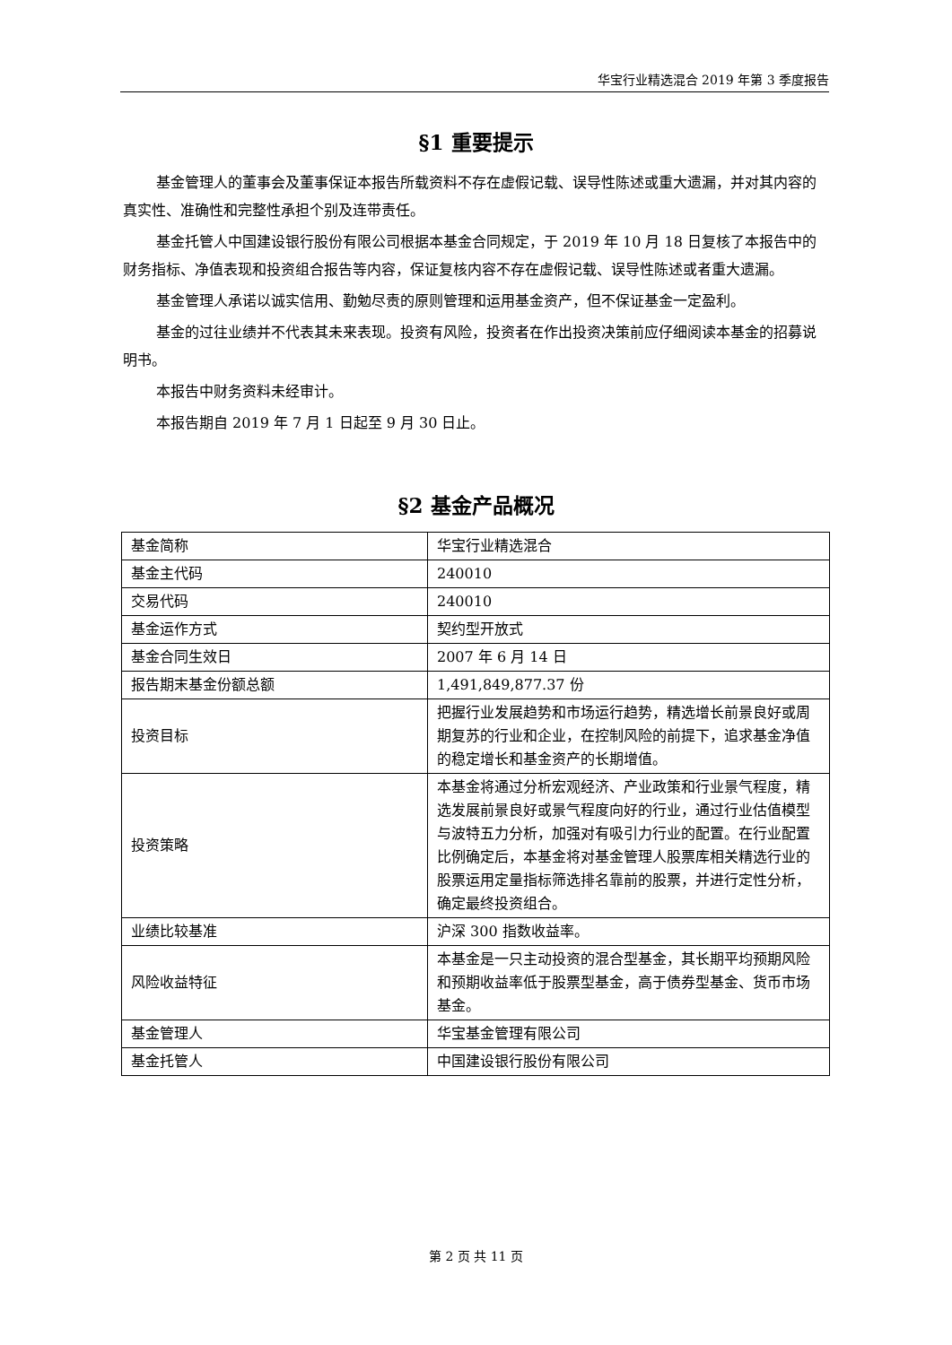华宝行业精选混合 2019 年第 3 季度报告
§1 重要提示
基金管理人的董事会及董事保证本报告所载资料不存在虚假记载、误导性陈述或重大遗漏，并对其内容的真实性、准确性和完整性承担个别及连带责任。
基金托管人中国建设银行股份有限公司根据本基金合同规定，于 2019 年 10 月 18 日复核了本报告中的财务指标、净值表现和投资组合报告等内容，保证复核内容不存在虚假记载、误导性陈述或者重大遗漏。
基金管理人承诺以诚实信用、勤勉尽责的原则管理和运用基金资产，但不保证基金一定盈利。
基金的过往业绩并不代表其未来表现。投资有风险，投资者在作出投资决策前应仔细阅读本基金的招募说明书。
本报告中财务资料未经审计。
本报告期自 2019 年 7 月 1 日起至 9 月 30 日止。
§2 基金产品概况
| 基金简称 | 华宝行业精选混合 |
| 基金主代码 | 240010 |
| 交易代码 | 240010 |
| 基金运作方式 | 契约型开放式 |
| 基金合同生效日 | 2007 年 6 月 14 日 |
| 报告期末基金份额总额 | 1,491,849,877.37 份 |
| 投资目标 | 把握行业发展趋势和市场运行趋势，精选增长前景良好或周期复苏的行业和企业，在控制风险的前提下，追求基金净值的稳定增长和基金资产的长期增值。 |
| 投资策略 | 本基金将通过分析宏观经济、产业政策和行业景气程度，精选发展前景良好或景气程度向好的行业，通过行业估值模型与波特五力分析，加强对有吸引力行业的配置。在行业配置比例确定后，本基金将对基金管理人股票库相关精选行业的股票运用定量指标筛选排名靠前的股票，并进行定性分析，确定最终投资组合。 |
| 业绩比较基准 | 沪深 300 指数收益率。 |
| 风险收益特征 | 本基金是一只主动投资的混合型基金，其长期平均预期风险和预期收益率低于股票型基金，高于债券型基金、货币市场基金。 |
| 基金管理人 | 华宝基金管理有限公司 |
| 基金托管人 | 中国建设银行股份有限公司 |
第 2 页 共 11 页